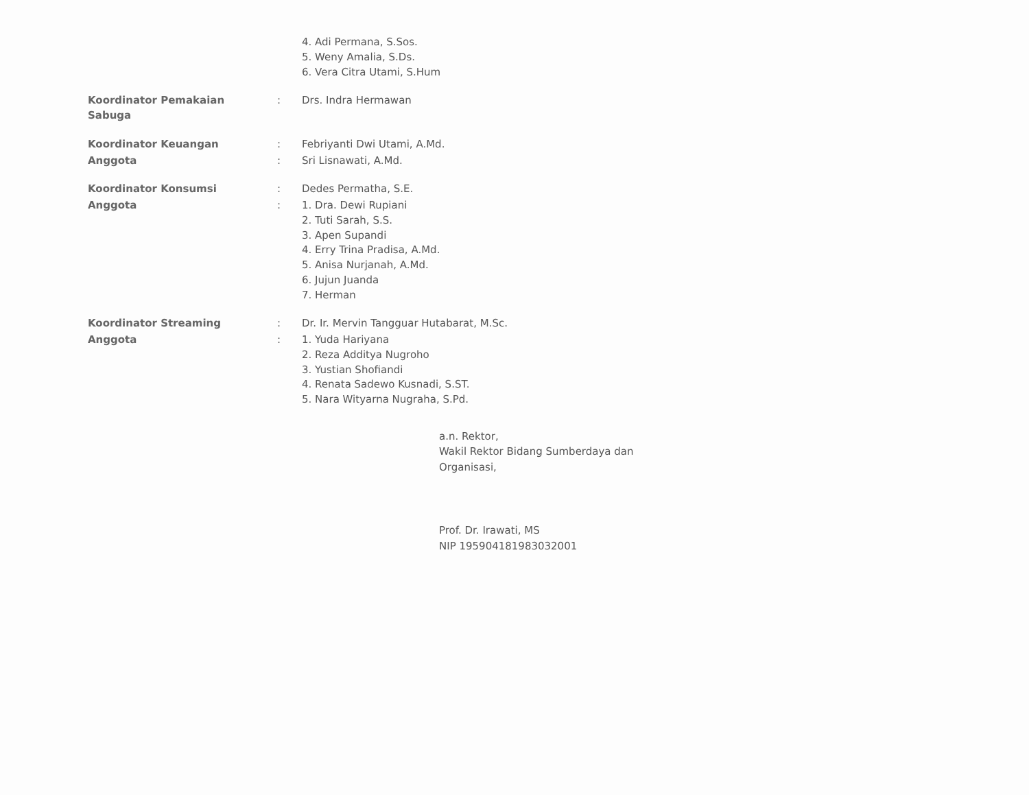| | | 4. Adi Permana, S.Sos. 5. Weny Amalia, S.Ds. 6. Vera Citra Utami, S.Hum |
| Koordinator Pemakaian Sabuga | : | Drs. Indra Hermawan |
| Koordinator Keuangan | : | Febriyanti Dwi Utami, A.Md. |
| Anggota | : | Sri Lisnawati, A.Md. |
| Koordinator Konsumsi | : | Dedes Permatha, S.E. |
| Anggota | : | 1. Dra. Dewi Rupiani 2. Tuti Sarah, S.S. 3. Apen Supandi 4. Erry Trina Pradisa, A.Md. 5. Anisa Nurjanah, A.Md. 6. Jujun Juanda 7. Herman |
| Koordinator Streaming | : | Dr. Ir. Mervin Tangguar Hutabarat, M.Sc. |
| Anggota | : | 1. Yuda Hariyana 2. Reza Additya Nugroho 3. Yustian Shofiandi 4. Renata Sadewo Kusnadi, S.ST. 5. Nara Wityarna Nugraha, S.Pd. |
a.n. Rektor,
Wakil Rektor Bidang Sumberdaya dan
Organisasi,
Prof. Dr. Irawati, MS
NIP 195904181983032001